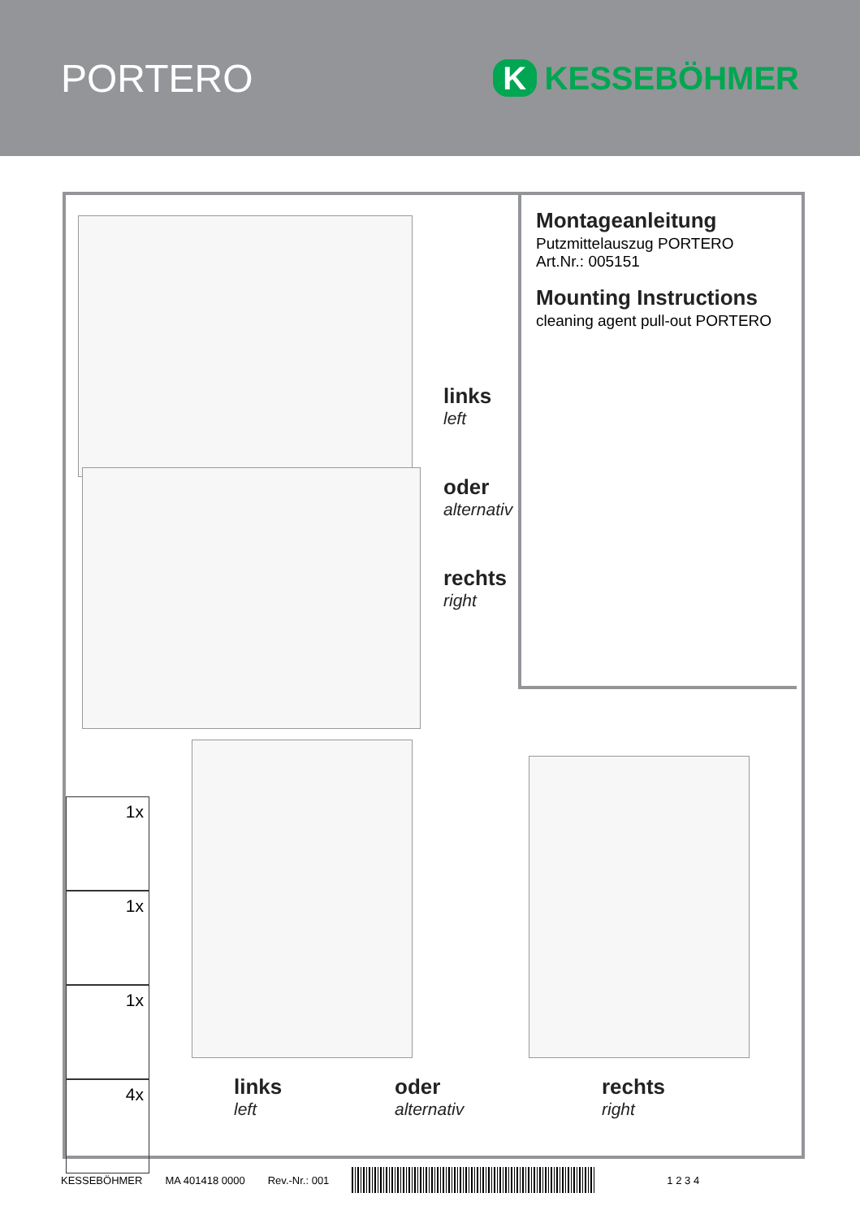PORTERO
K KESSEBÖHMER
Montageanleitung
Putzmittelauszug PORTERO
Art.Nr.: 005151
Mounting Instructions
cleaning agent pull-out PORTERO
links
left
oder
alternativ
rechts
right
1x
1x
1x
4x
links
left
oder
alternativ
rechts
right
KESSEBÖHMER MA 401418 0000 Rev.-Nr.: 001 1 2 3 4